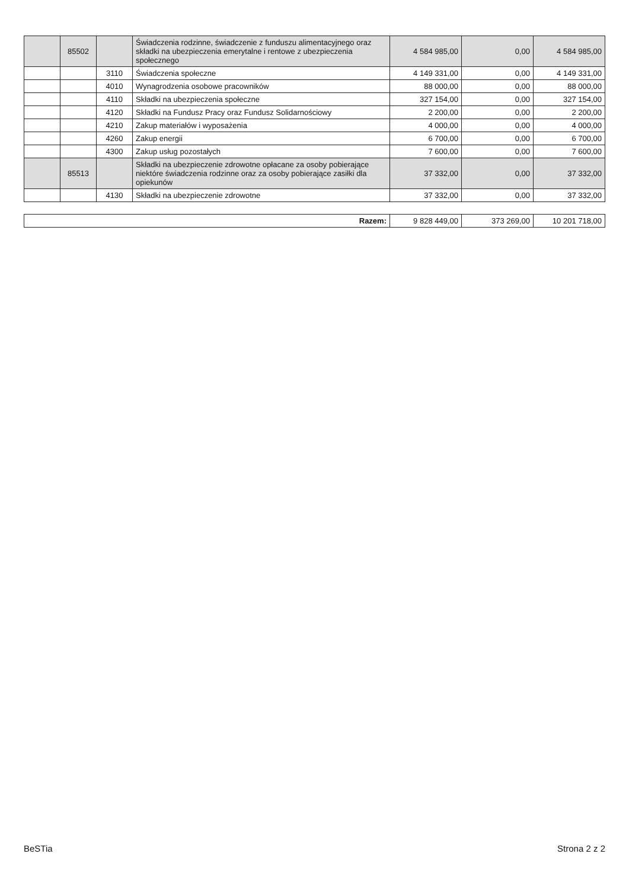| | 85502 | | Świadczenia rodzinne, świadczenie z funduszu alimentacyjnego oraz składki na ubezpieczenia emerytalne i rentowe z ubezpieczenia społecznego | 4 584 985,00 | 0,00 | 4 584 985,00 |
| | | 3110 | Świadczenia społeczne | 4 149 331,00 | 0,00 | 4 149 331,00 |
| | | 4010 | Wynagrodzenia osobowe pracowników | 88 000,00 | 0,00 | 88 000,00 |
| | | 4110 | Składki na ubezpieczenia społeczne | 327 154,00 | 0,00 | 327 154,00 |
| | | 4120 | Składki na Fundusz Pracy oraz Fundusz Solidarnościowy | 2 200,00 | 0,00 | 2 200,00 |
| | | 4210 | Zakup materiałów i wyposażenia | 4 000,00 | 0,00 | 4 000,00 |
| | | 4260 | Zakup energii | 6 700,00 | 0,00 | 6 700,00 |
| | | 4300 | Zakup usług pozostałych | 7 600,00 | 0,00 | 7 600,00 |
| | 85513 | | Składki na ubezpieczenie zdrowotne opłacane za osoby pobierające niektóre świadczenia rodzinne oraz za osoby pobierające zasiłki dla opiekunów | 37 332,00 | 0,00 | 37 332,00 |
| | | 4130 | Składki na ubezpieczenie zdrowotne | 37 332,00 | 0,00 | 37 332,00 |
| Razem: | 9 828 449,00 | 373 269,00 | 10 201 718,00 |
BeSTia Strona 2 z 2